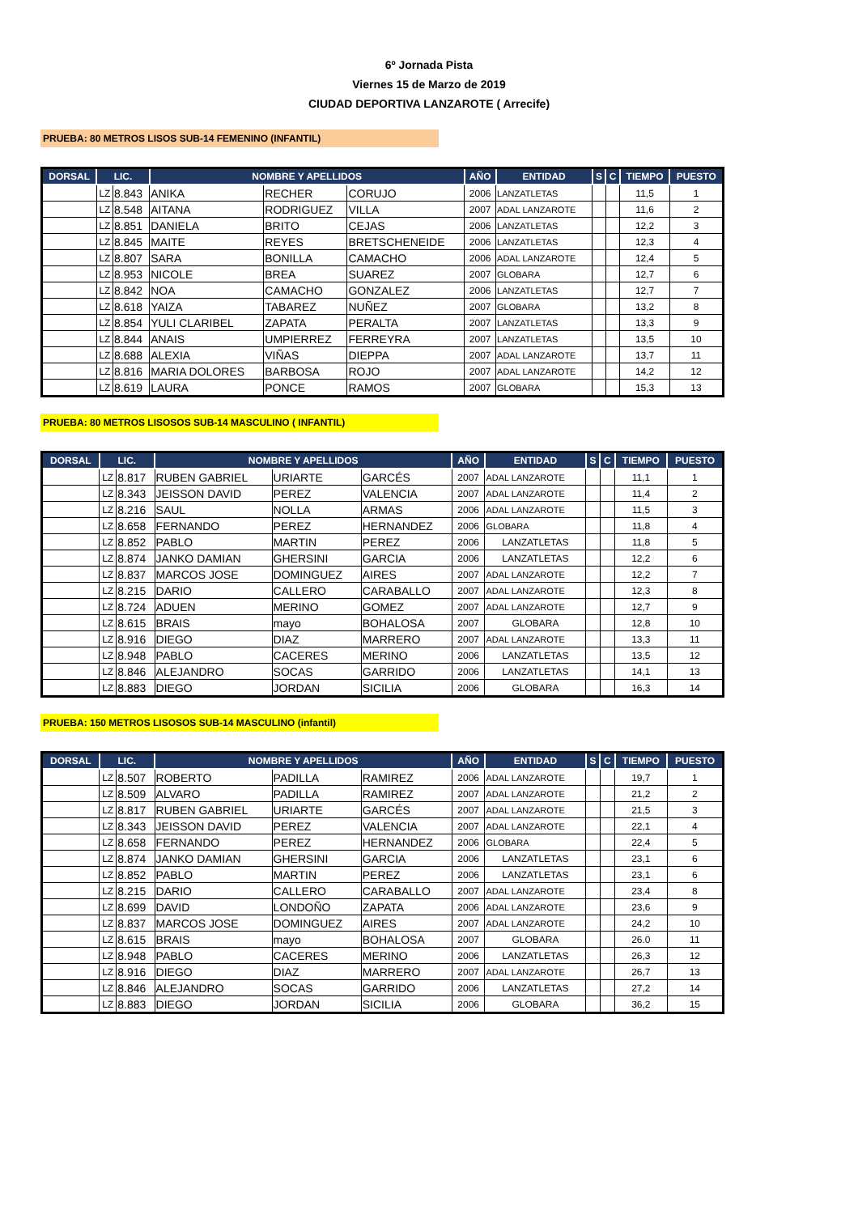6º Jornada Pista
Viernes 15 de Marzo de 2019
CIUDAD DEPORTIVA LANZAROTE ( Arrecife)
PRUEBA: 80 METROS LISOS SUB-14 FEMENINO (INFANTIL)
| DORSAL | LIC. | | NOMBRE Y APELLIDOS | | | AÑO | ENTIDAD | S | C | TIEMPO | PUESTO |
| --- | --- | --- | --- | --- | --- | --- | --- | --- | --- | --- | --- |
| | LZ | 8.843 | ANIKA | RECHER | CORUJO | 2006 | LANZATLETAS | | | 11,5 | 1 |
| | LZ | 8.548 | AITANA | RODRIGUEZ | VILLA | 2007 | ADAL LANZAROTE | | | 11,6 | 2 |
| | LZ | 8.851 | DANIELA | BRITO | CEJAS | 2006 | LANZATLETAS | | | 12,2 | 3 |
| | LZ | 8.845 | MAITE | REYES | BRETSCHENEIDE | 2006 | LANZATLETAS | | | 12,3 | 4 |
| | LZ | 8.807 | SARA | BONILLA | CAMACHO | 2006 | ADAL LANZAROTE | | | 12,4 | 5 |
| | LZ | 8.953 | NICOLE | BREA | SUAREZ | 2007 | GLOBARA | | | 12,7 | 6 |
| | LZ | 8.842 | NOA | CAMACHO | GONZALEZ | 2006 | LANZATLETAS | | | 12,7 | 7 |
| | LZ | 8.618 | YAIZA | TABAREZ | NUÑEZ | 2007 | GLOBARA | | | 13,2 | 8 |
| | LZ | 8.854 | YULI CLARIBEL | ZAPATA | PERALTA | 2007 | LANZATLETAS | | | 13,3 | 9 |
| | LZ | 8.844 | ANAIS | UMPIERREZ | FERREYRA | 2007 | LANZATLETAS | | | 13,5 | 10 |
| | LZ | 8.688 | ALEXIA | VIÑAS | DIEPPA | 2007 | ADAL LANZAROTE | | | 13,7 | 11 |
| | LZ | 8.816 | MARIA DOLORES | BARBOSA | ROJO | 2007 | ADAL LANZAROTE | | | 14,2 | 12 |
| | LZ | 8.619 | LAURA | PONCE | RAMOS | 2007 | GLOBARA | | | 15,3 | 13 |
PRUEBA: 80 METROS LISOSOS SUB-14 MASCULINO ( INFANTIL)
| DORSAL | LIC. | | NOMBRE Y APELLIDOS | | | AÑO | ENTIDAD | S | C | TIEMPO | PUESTO |
| --- | --- | --- | --- | --- | --- | --- | --- | --- | --- | --- | --- |
| | LZ | 8.817 | RUBEN GABRIEL | URIARTE | GARCÉS | 2007 | ADAL LANZAROTE | | | 11,1 | 1 |
| | LZ | 8.343 | JEISSON DAVID | PEREZ | VALENCIA | 2007 | ADAL LANZAROTE | | | 11,4 | 2 |
| | LZ | 8.216 | SAUL | NOLLA | ARMAS | 2006 | ADAL LANZAROTE | | | 11,5 | 3 |
| | LZ | 8.658 | FERNANDO | PEREZ | HERNANDEZ | 2006 | GLOBARA | | | 11,8 | 4 |
| | LZ | 8.852 | PABLO | MARTIN | PEREZ | 2006 | LANZATLETAS | | | 11,8 | 5 |
| | LZ | 8.874 | JANKO DAMIAN | GHERSINI | GARCIA | 2006 | LANZATLETAS | | | 12,2 | 6 |
| | LZ | 8.837 | MARCOS JOSE | DOMINGUEZ | AIRES | 2007 | ADAL LANZAROTE | | | 12,2 | 7 |
| | LZ | 8.215 | DARIO | CALLERO | CARABALLO | 2007 | ADAL LANZAROTE | | | 12,3 | 8 |
| | LZ | 8.724 | ADUEN | MERINO | GOMEZ | 2007 | ADAL LANZAROTE | | | 12,7 | 9 |
| | LZ | 8.615 | BRAIS | mayo | BOHALOSA | 2007 | GLOBARA | | | 12,8 | 10 |
| | LZ | 8.916 | DIEGO | DIAZ | MARRERO | 2007 | ADAL LANZAROTE | | | 13,3 | 11 |
| | LZ | 8.948 | PABLO | CACERES | MERINO | 2006 | LANZATLETAS | | | 13,5 | 12 |
| | LZ | 8.846 | ALEJANDRO | SOCAS | GARRIDO | 2006 | LANZATLETAS | | | 14,1 | 13 |
| | LZ | 8.883 | DIEGO | JORDAN | SICILIA | 2006 | GLOBARA | | | 16,3 | 14 |
PRUEBA: 150 METROS LISOSOS SUB-14 MASCULINO (infantil)
| DORSAL | LIC. | | NOMBRE Y APELLIDOS | | | AÑO | ENTIDAD | S | C | TIEMPO | PUESTO |
| --- | --- | --- | --- | --- | --- | --- | --- | --- | --- | --- | --- |
| | LZ | 8.507 | ROBERTO | PADILLA | RAMIREZ | 2006 | ADAL LANZAROTE | | | 19,7 | 1 |
| | LZ | 8.509 | ALVARO | PADILLA | RAMIREZ | 2007 | ADAL LANZAROTE | | | 21,2 | 2 |
| | LZ | 8.817 | RUBEN GABRIEL | URIARTE | GARCÉS | 2007 | ADAL LANZAROTE | | | 21,5 | 3 |
| | LZ | 8.343 | JEISSON DAVID | PEREZ | VALENCIA | 2007 | ADAL LANZAROTE | | | 22,1 | 4 |
| | LZ | 8.658 | FERNANDO | PEREZ | HERNANDEZ | 2006 | GLOBARA | | | 22,4 | 5 |
| | LZ | 8.874 | JANKO DAMIAN | GHERSINI | GARCIA | 2006 | LANZATLETAS | | | 23,1 | 6 |
| | LZ | 8.852 | PABLO | MARTIN | PEREZ | 2006 | LANZATLETAS | | | 23,1 | 6 |
| | LZ | 8.215 | DARIO | CALLERO | CARABALLO | 2007 | ADAL LANZAROTE | | | 23,4 | 8 |
| | LZ | 8.699 | DAVID | LONDOÑO | ZAPATA | 2006 | ADAL LANZAROTE | | | 23,6 | 9 |
| | LZ | 8.837 | MARCOS JOSE | DOMINGUEZ | AIRES | 2007 | ADAL LANZAROTE | | | 24,2 | 10 |
| | LZ | 8.615 | BRAIS | mayo | BOHALOSA | 2007 | GLOBARA | | | 26.0 | 11 |
| | LZ | 8.948 | PABLO | CACERES | MERINO | 2006 | LANZATLETAS | | | 26,3 | 12 |
| | LZ | 8.916 | DIEGO | DIAZ | MARRERO | 2007 | ADAL LANZAROTE | | | 26,7 | 13 |
| | LZ | 8.846 | ALEJANDRO | SOCAS | GARRIDO | 2006 | LANZATLETAS | | | 27,2 | 14 |
| | LZ | 8.883 | DIEGO | JORDAN | SICILIA | 2006 | GLOBARA | | | 36,2 | 15 |